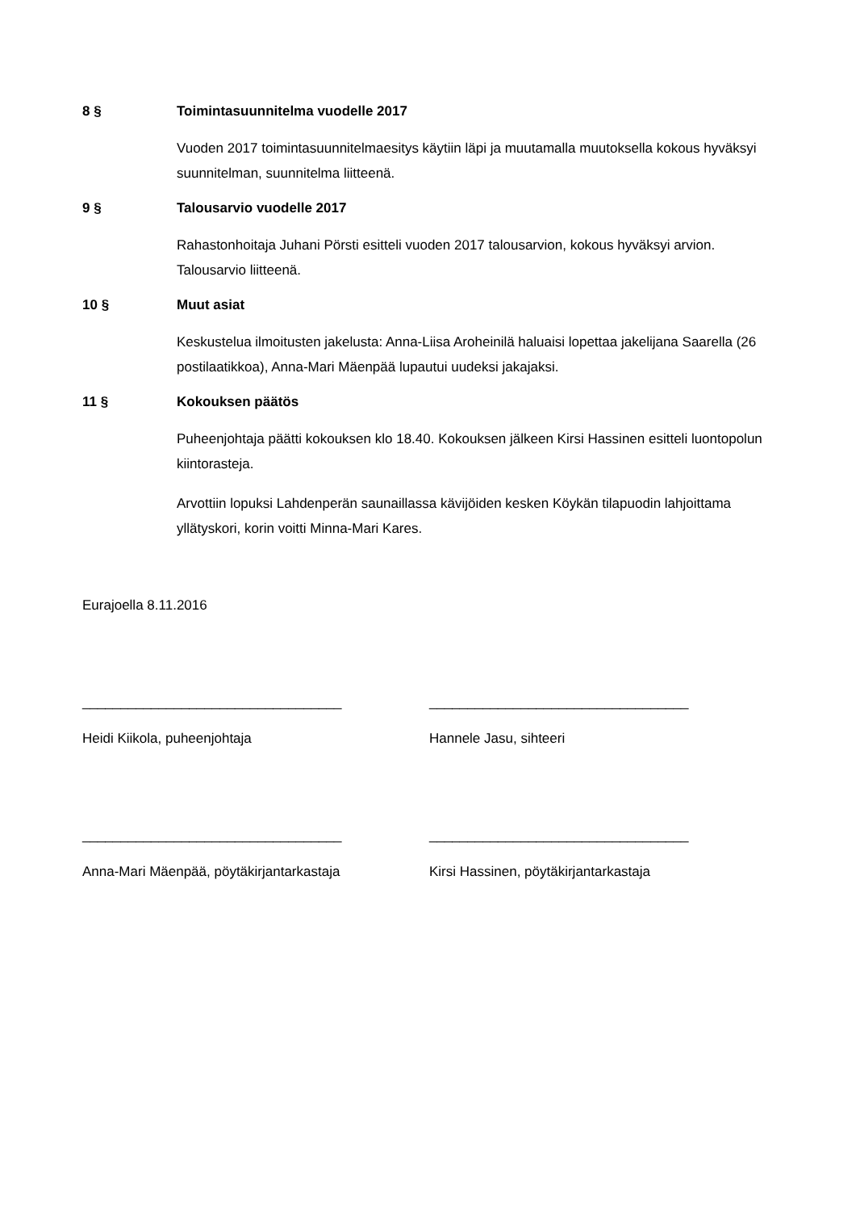8 § Toimintasuunnitelma vuodelle 2017
Vuoden 2017 toimintasuunnitelmaesitys käytiin läpi ja muutamalla muutoksella kokous hyväksyi suunnitelman, suunnitelma liitteenä.
9 § Talousarvio vuodelle 2017
Rahastonhoitaja Juhani Pörsti esitteli vuoden 2017 talousarvion, kokous hyväksyi arvion. Talousarvio liitteenä.
10 § Muut asiat
Keskustelua ilmoitusten jakelusta: Anna-Liisa Aroheinilä haluaisi lopettaa jakelijana Saarella (26 postilaatikkoa), Anna-Mari Mäenpää lupautui uudeksi jakajaksi.
11 § Kokouksen päätös
Puheenjohtaja päätti kokouksen klo 18.40. Kokouksen jälkeen Kirsi Hassinen esitteli luontopolun kiintorasteja.
Arvottiin lopuksi Lahdenperän saunaillassa kävijöiden kesken Köykän tilapuodin lahjoittama yllätyskori, korin voitti Minna-Mari Kares.
Eurajoella 8.11.2016
__________________________________ __________________________________
Heidi Kiikola, puheenjohtaja Hannele Jasu, sihteeri
__________________________________ __________________________________
Anna-Mari Mäenpää, pöytäkirjantarkastaja Kirsi Hassinen, pöytäkirjantarkastaja